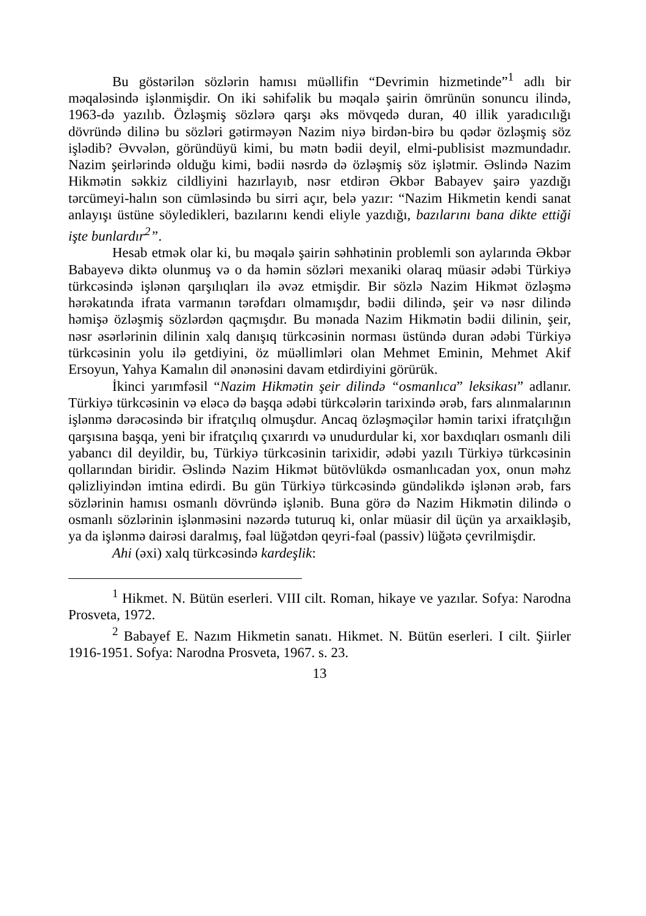Bu göstərilən sözlərin hamısı müəllifin “Devrimin hizmetinde”<sup>1</sup> adlı bir məqaləsində işlənmişdir. On iki səhifəlik bu məqalə şairin ömrünün sonuncu ilində, 1963-də yazılıb. Özləşmiş sözlərə qarşı əks mövqedə duran, 40 illik yaradıcılığı dövründə dilinə bu sözləri gətirməyən Nazim niyə birdən-birə bu qədər özləşmiş söz işlədib? Əvvələn, göründüyü kimi, bu mətn bədii deyil, elmi-publisist məzmundadır. Nazim şeirlərində olduğu kimi, bədii nəsrdə də özləşmiş söz işlətmir. Əslində Nazim Hikmətin səkkiz cildliyini hazırlayıb, nəsr etdirən Əkbər Babayev şairə yazdığı tərcümeyi-halın son cümləsində bu sirri açır, belə yazır: “Nazim Hikmetin kendi sanat anlayışı üstüne söyledikleri, bazılarını kendi eliyle yazdığı, bazılarını bana dikte ettiği işte bunlardır<sup>2</sup>”.
Hesab etmək olar ki, bu məqalə şairin səhhətinin problemli son aylarında Əkbər Babayevə diktə olunmuş və o da həmin sözləri mexaniki olaraq müasir ədəbi Türkiyə türkcəsində işlənən qarşılıqları ilə əvəz etmişdir. Bir sözlə Nazim Hikmət özləşmə hərəkatında ifrata varmanın tərəfdarı olmamışdır, bədii dilində, şeir və nəsr dilində həmişə özləşmiş sözlərdən qaçmışdır. Bu mənada Nazim Hikmətin bədii dilinin, şeir, nəsr əsərlərinin dilinin xalq danışıq türkcəsinin norması üstündə duran ədəbi Türkiyə türkcəsinin yolu ilə getdiyini, öz müəllimləri olan Mehmet Eminin, Mehmet Akif Ersoyun, Yahya Kamalın dil ənənəsini davam etdirdiyini görürük.
İkinci yarımfəsil “Nazim Hikmətin şeir dilində “osmanlıca” leksikası” adlanır. Türkiyə türkcəsinin və eləcə də başqa ədəbi türkcələrin tarixində ərəb, fars alınmalarının işlənmə dərəcəsində bir ifratçılıq olmuşdur. Ancaq özləşməçilər həmin tarixi ifratçılığın qarşısına başqa, yeni bir ifratçılıq çıxarırdı və unudurdular ki, xor baxdıqları osmanlı dili yabancı dil deyildir, bu, Türkiyə türkcəsinin tarixidir, ədəbi yazılı Türkiyə türkcəsinin qollarından biridir. Əslində Nazim Hikmət bütövlükdə osmanlıcadan yox, onun məhz qəlizliyindən imtina edirdi. Bu gün Türkiyə türkcəsində gündəlikdə işlənən ərəb, fars sözlərinin hamısı osmanlı dövründə işlənib. Buna görə də Nazim Hikmətin dilində o osmanlı sözlərinin işlənməsini nəzərdə tuturuq ki, onlar müasir dil üçün ya arxaikləşib, ya da işlənmə dairəsi daralmış, fəal lüğətdən qeyri-fəal (passiv) lüğətə çevrilmişdir.
Ahi (əxi) xalq türkcəsində kardeşlik:
<sup>1</sup> Hikmet. N. Bütün eserleri. VIII cilt. Roman, hikaye ve yazılar. Sofya: Narodna Prosveta, 1972.
<sup>2</sup> Babayef E. Nazım Hikmetin sanatı. Hikmet. N. Bütün eserleri. I cilt. Şiirler 1916-1951. Sofya: Narodna Prosveta, 1967. s. 23.
13